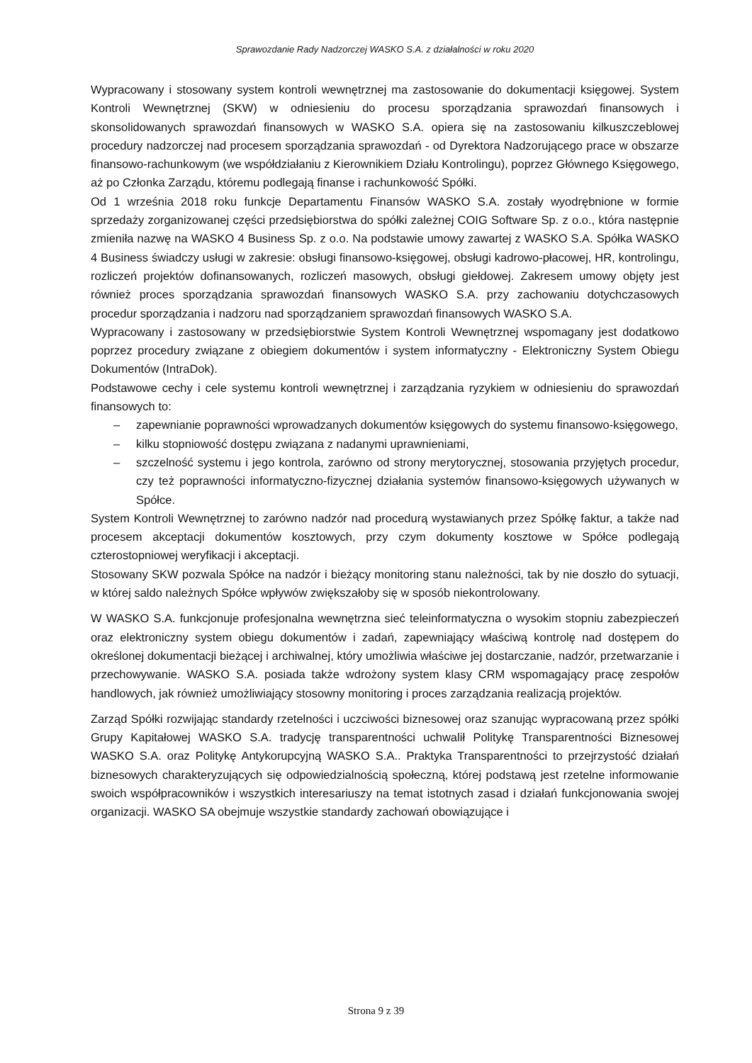Sprawozdanie Rady Nadzorczej WASKO S.A. z działalności w roku 2020
Wypracowany i stosowany system kontroli wewnętrznej ma zastosowanie do dokumentacji księgowej. System Kontroli Wewnętrznej (SKW) w odniesieniu do procesu sporządzania sprawozdań finansowych i skonsolidowanych sprawozdań finansowych w WASKO S.A. opiera się na zastosowaniu kilkuszczeblowej procedury nadzorczej nad procesem sporządzania sprawozdań - od Dyrektora Nadzorującego prace w obszarze finansowo-rachunkowym (we współdziałaniu z Kierownikiem Działu Kontrolingu), poprzez Głównego Księgowego, aż po Członka Zarządu, któremu podlegają finanse i rachunkowość Spółki.
Od 1 września 2018 roku funkcje Departamentu Finansów WASKO S.A. zostały wyodrębnione w formie sprzedaży zorganizowanej części przedsiębiorstwa do spółki zależnej COIG Software Sp. z o.o., która następnie zmieniła nazwę na WASKO 4 Business Sp. z o.o. Na podstawie umowy zawartej z WASKO S.A. Spółka WASKO 4 Business świadczy usługi w zakresie: obsługi finansowo-księgowej, obsługi kadrowo-płacowej, HR, kontrolingu, rozliczeń projektów dofinansowanych, rozliczeń masowych, obsługi giełdowej. Zakresem umowy objęty jest również proces sporządzania sprawozdań finansowych WASKO S.A. przy zachowaniu dotychczasowych procedur sporządzania i nadzoru nad sporządzaniem sprawozdań finansowych WASKO S.A.
Wypracowany i zastosowany w przedsiębiorstwie System Kontroli Wewnętrznej wspomagany jest dodatkowo poprzez procedury związane z obiegiem dokumentów i system informatyczny - Elektroniczny System Obiegu Dokumentów (IntraDok).
Podstawowe cechy i cele systemu kontroli wewnętrznej i zarządzania ryzykiem w odniesieniu do sprawozdań finansowych to:
– zapewnianie poprawności wprowadzanych dokumentów księgowych do systemu finansowo-księgowego,
– kilku stopniowość dostępu związana z nadanymi uprawnieniami,
– szczelność systemu i jego kontrola, zarówno od strony merytorycznej, stosowania przyjętych procedur, czy też poprawności informatyczno-fizycznej działania systemów finansowo-księgowych używanych w Spółce.
System Kontroli Wewnętrznej to zarówno nadzór nad procedurą wystawianych przez Spółkę faktur, a także nad procesem akceptacji dokumentów kosztowych, przy czym dokumenty kosztowe w Spółce podlegają czterostopniowej weryfikacji i akceptacji.
Stosowany SKW pozwala Spółce na nadzór i bieżący monitoring stanu należności, tak by nie doszło do sytuacji, w której saldo należnych Spółce wpływów zwiększałoby się w sposób niekontrolowany.
W WASKO S.A. funkcjonuje profesjonalna wewnętrzna sieć teleinformatyczna o wysokim stopniu zabezpieczeń oraz elektroniczny system obiegu dokumentów i zadań, zapewniający właściwą kontrolę nad dostępem do określonej dokumentacji bieżącej i archiwalnej, który umożliwia właściwe jej dostarczanie, nadzór, przetwarzanie i przechowywanie. WASKO S.A. posiada także wdrożony system klasy CRM wspomagający pracę zespołów handlowych, jak również umożliwiający stosowny monitoring i proces zarządzania realizacją projektów.
Zarząd Spółki rozwijając standardy rzetelności i uczciwości biznesowej oraz szanując wypracowaną przez spółki Grupy Kapitałowej WASKO S.A. tradycję transparentności uchwalił Politykę Transparentności Biznesowej WASKO S.A. oraz Politykę Antykorupcyjną WASKO S.A.. Praktyka Transparentności to przejrzystość działań biznesowych charakteryzujących się odpowiedzialnością społeczną, której podstawą jest rzetelne informowanie swoich współpracowników i wszystkich interesariuszy na temat istotnych zasad i działań funkcjonowania swojej organizacji. WASKO SA obejmuje wszystkie standardy zachowań obowiązujące i
Strona 9 z 39